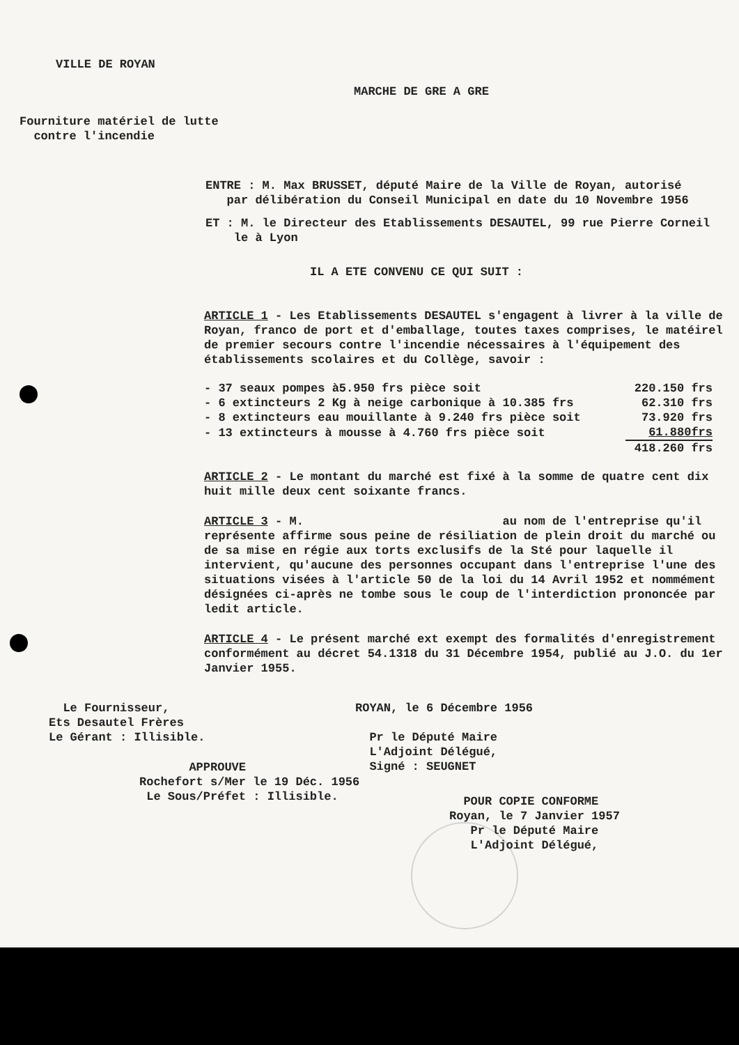VILLE DE ROYAN
MARCHE DE GRE A GRE
Fourniture matériel de lutte
contre l'incendie
ENTRE : M. Max BRUSSET, député Maire de la Ville de Royan, autorisé
par délibération du Conseil Municipal en date du 10 Novembre 1956
ET : M. le Directeur des Etablissements DESAUTEL, 99 rue Pierre Corneil
le à Lyon
IL A ETE CONVENU CE QUI SUIT :
ARTICLE 1 - Les Etablissements DESAUTEL s'engagent à livrer à la ville de Royan, franco de port et d'emballage, toutes taxes comprises, le matéirel de premier secours contre l'incendie nécessaires à l'équipement des établissements scolaires et du Collège, savoir :
| - 37 seaux pompes à5.950 frs pièce soit | 220.150 frs |
| - 6 extincteurs 2 Kg à neige carbonique à 10.385 frs | 62.310 frs |
| - 8 extincteurs eau mouillante à 9.240 frs pièce soit | 73.920 frs |
| - 13 extincteurs à mousse à 4.760 frs pièce soit | 61.880frs |
| | 418.260 frs |
ARTICLE 2 - Le montant du marché est fixé à la somme de quatre cent dix huit mille deux cent soixante francs.
ARTICLE 3 - M. au nom de l'entreprise qu'il représente affirme sous peine de résiliation de plein droit du marché ou de sa mise en régie aux torts exclusifs de la Sté pour laquelle il intervient, qu'aucune des personnes occupant dans l'entreprise l'une des situations visées à l'article 50 de la loi du 14 Avril 1952 et nommément désignées ci-après ne tombe sous le coup de l'interdiction prononcée par ledit article.
ARTICLE 4 - Le présent marché ext exempt des formalités d'enregistrement conformément au décret 54.1318 du 31 Décembre 1954, publié au J.O. du 1er Janvier 1955.
Le Fournisseur,
Ets Desautel Frères
Le Gérant : Illisible.
ROYAN, le 6 Décembre 1956
Pr le Député Maire
L'Adjoint Délégué,
Signé : SEUGNET
APPROUVE
Rochefort s/Mer le 19 Déc. 1956
Le Sous/Préfet : Illisible.
POUR COPIE CONFORME
Royan, le 7 Janvier 1957
Pr le Député Maire
L'Adjoint Délégué,